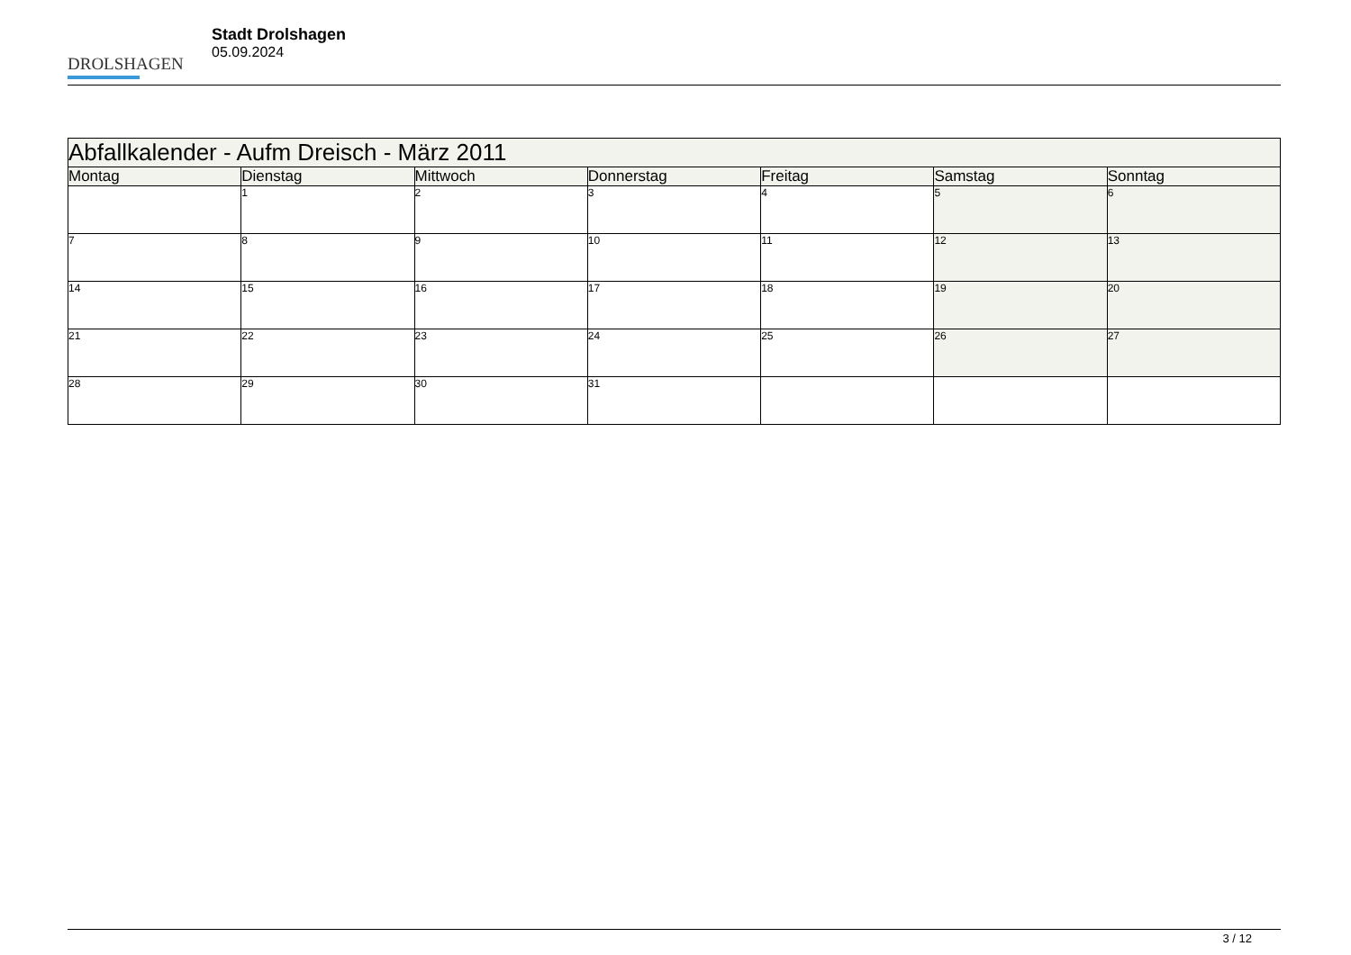DROLSHAGEN
Stadt Drolshagen
05.09.2024
| Abfallkalender - Aufm Dreisch - März 2011 | | | | | | |
| --- | --- | --- | --- | --- | --- | --- |
| Montag | Dienstag | Mittwoch | Donnerstag | Freitag | Samstag | Sonntag |
| | 1 | 2 | 3 | 4 | 5 | 6 |
| 7 | 8 | 9 | 10 | 11 | 12 | 13 |
| 14 | 15 | 16 | 17 | 18 | 19 | 20 |
| 21 | 22 | 23 | 24 | 25 | 26 | 27 |
| 28 | 29 | 30 | 31 | | | |
3 / 12